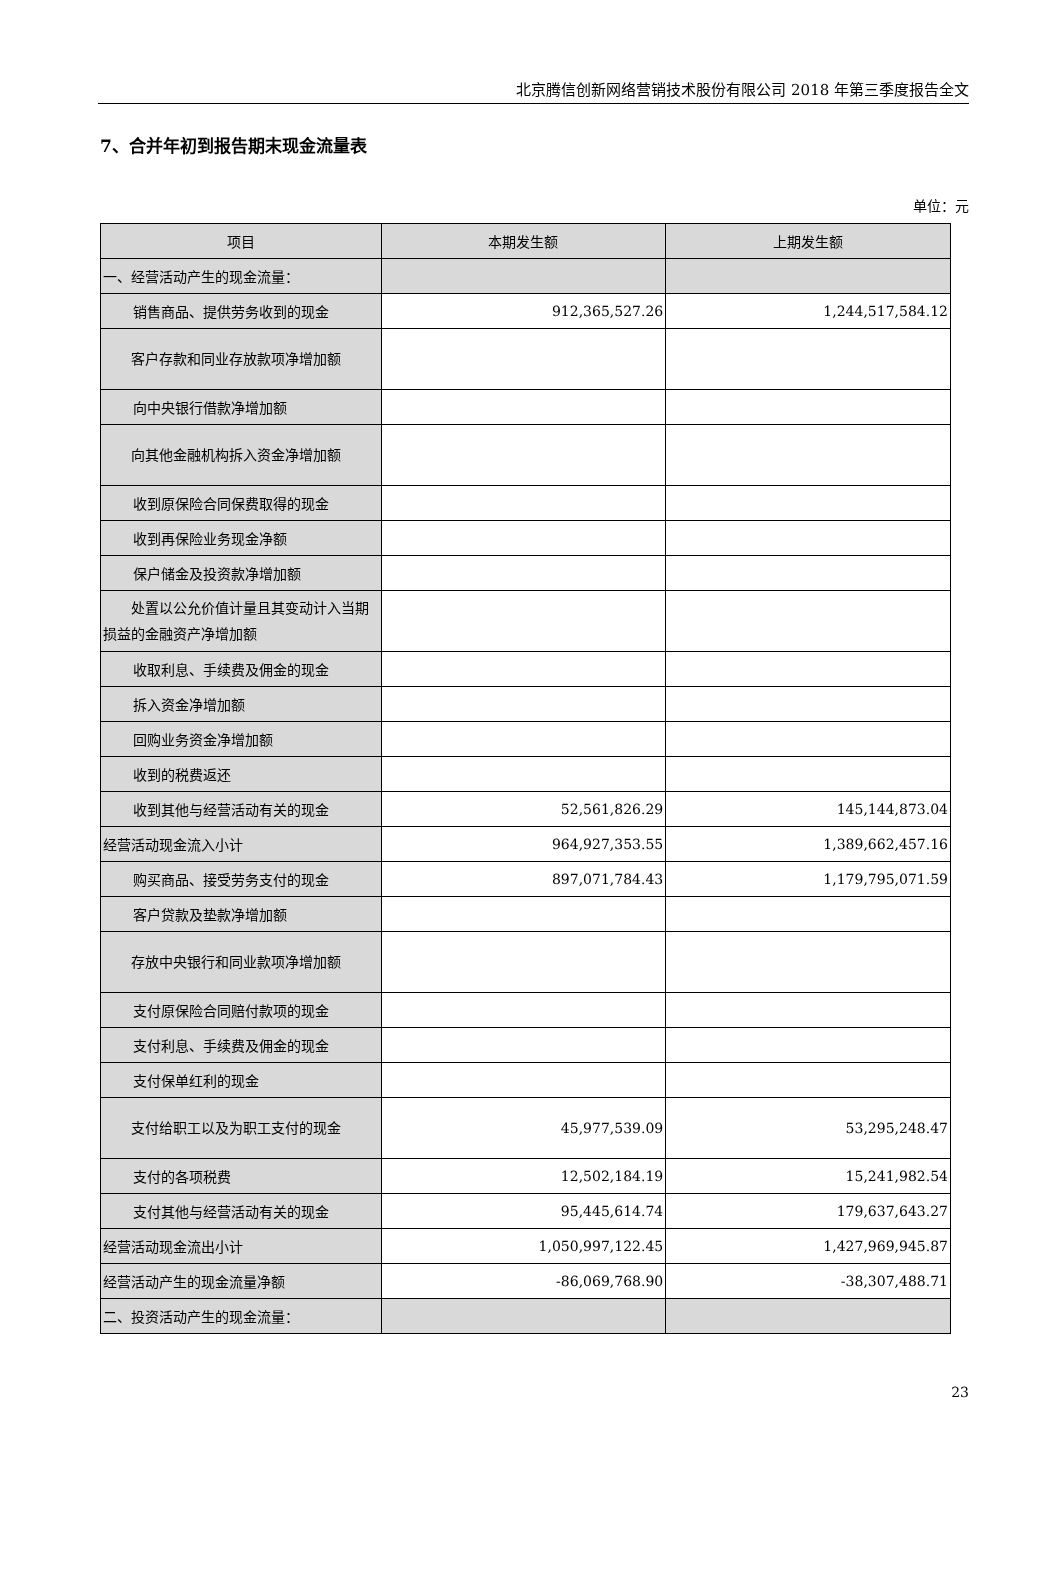北京腾信创新网络营销技术股份有限公司 2018 年第三季度报告全文
7、合并年初到报告期末现金流量表
单位：元
| 项目 | 本期发生额 | 上期发生额 |
| --- | --- | --- |
| 一、经营活动产生的现金流量： | | |
| 销售商品、提供劳务收到的现金 | 912,365,527.26 | 1,244,517,584.12 |
| 客户存款和同业存放款项净增加额 | | |
| 向中央银行借款净增加额 | | |
| 向其他金融机构拆入资金净增加额 | | |
| 收到原保险合同保费取得的现金 | | |
| 收到再保险业务现金净额 | | |
| 保户储金及投资款净增加额 | | |
| 处置以公允价值计量且其变动计入当期损益的金融资产净增加额 | | |
| 收取利息、手续费及佣金的现金 | | |
| 拆入资金净增加额 | | |
| 回购业务资金净增加额 | | |
| 收到的税费返还 | | |
| 收到其他与经营活动有关的现金 | 52,561,826.29 | 145,144,873.04 |
| 经营活动现金流入小计 | 964,927,353.55 | 1,389,662,457.16 |
| 购买商品、接受劳务支付的现金 | 897,071,784.43 | 1,179,795,071.59 |
| 客户贷款及垫款净增加额 | | |
| 存放中央银行和同业款项净增加额 | | |
| 支付原保险合同赔付款项的现金 | | |
| 支付利息、手续费及佣金的现金 | | |
| 支付保单红利的现金 | | |
| 支付给职工以及为职工支付的现金 | 45,977,539.09 | 53,295,248.47 |
| 支付的各项税费 | 12,502,184.19 | 15,241,982.54 |
| 支付其他与经营活动有关的现金 | 95,445,614.74 | 179,637,643.27 |
| 经营活动现金流出小计 | 1,050,997,122.45 | 1,427,969,945.87 |
| 经营活动产生的现金流量净额 | -86,069,768.90 | -38,307,488.71 |
| 二、投资活动产生的现金流量： | | |
23